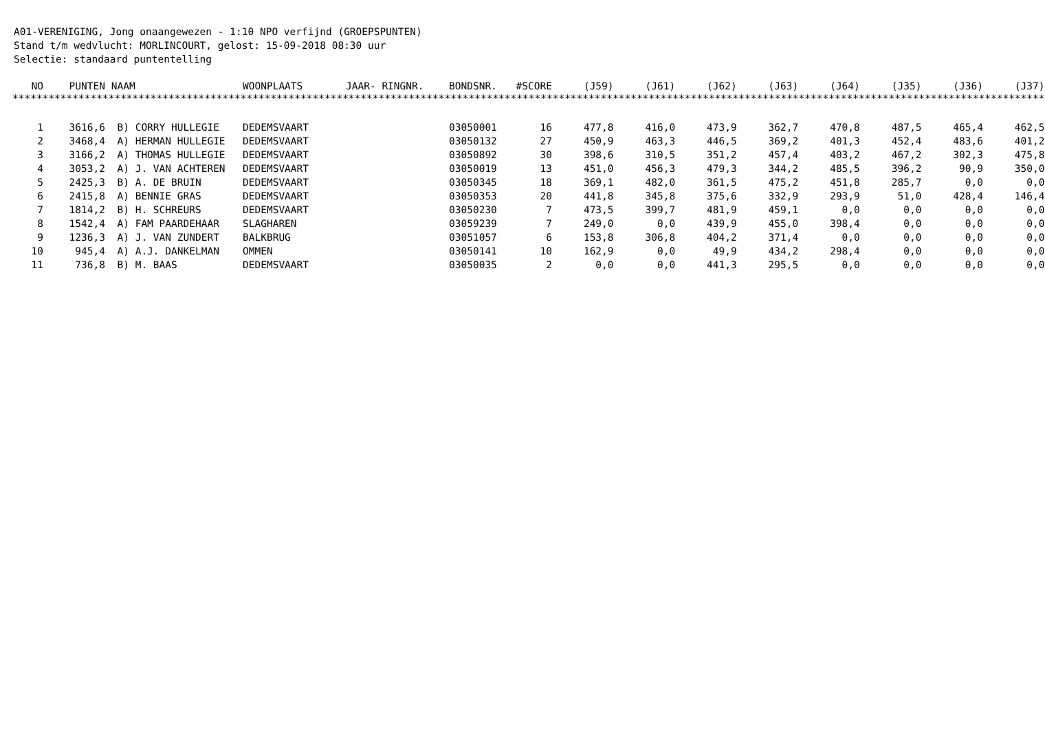A01-VERENIGING, Jong onaangewezen - 1:10 NPO verfijnd (GROEPSPUNTEN)
Stand t/m wedvlucht: MORLINCOURT, gelost: 15-09-2018 08:30 uur
Selectie: standaard puntentelling
| NO | PUNTEN | NAAM | WOONPLAATS | JAAR- RINGNR. | BONDSNR. | #SCORE | (J59) | (J61) | (J62) | (J63) | (J64) | (J35) | (J36) | (J37) |
| --- | --- | --- | --- | --- | --- | --- | --- | --- | --- | --- | --- | --- | --- | --- |
| **************************************************************************************************************************************************************************** | | | | | | | | | | | | | | |
| 1 | 3616,6 | B) CORRY HULLEGIE | DEDEMSVAART | | 03050001 | 16 | 477,8 | 416,0 | 473,9 | 362,7 | 470,8 | 487,5 | 465,4 | 462,5 |
| 2 | 3468,4 | A) HERMAN HULLEGIE | DEDEMSVAART | | 03050132 | 27 | 450,9 | 463,3 | 446,5 | 369,2 | 401,3 | 452,4 | 483,6 | 401,2 |
| 3 | 3166,2 | A) THOMAS HULLEGIE | DEDEMSVAART | | 03050892 | 30 | 398,6 | 310,5 | 351,2 | 457,4 | 403,2 | 467,2 | 302,3 | 475,8 |
| 4 | 3053,2 | A) J. VAN ACHTEREN | DEDEMSVAART | | 03050019 | 13 | 451,0 | 456,3 | 479,3 | 344,2 | 485,5 | 396,2 | 90,9 | 350,0 |
| 5 | 2425,3 | B) A. DE BRUIN | DEDEMSVAART | | 03050345 | 18 | 369,1 | 482,0 | 361,5 | 475,2 | 451,8 | 285,7 | 0,0 | 0,0 |
| 6 | 2415,8 | A) BENNIE GRAS | DEDEMSVAART | | 03050353 | 20 | 441,8 | 345,8 | 375,6 | 332,9 | 293,9 | 51,0 | 428,4 | 146,4 |
| 7 | 1814,2 | B) H. SCHREURS | DEDEMSVAART | | 03050230 | 7 | 473,5 | 399,7 | 481,9 | 459,1 | 0,0 | 0,0 | 0,0 | 0,0 |
| 8 | 1542,4 | A) FAM PAARDEHAAR | SLAGHAREN | | 03059239 | 7 | 249,0 | 0,0 | 439,9 | 455,0 | 398,4 | 0,0 | 0,0 | 0,0 |
| 9 | 1236,3 | A) J. VAN ZUNDERT | BALKBRUG | | 03051057 | 6 | 153,8 | 306,8 | 404,2 | 371,4 | 0,0 | 0,0 | 0,0 | 0,0 |
| 10 | 945,4 | A) A.J. DANKELMAN | OMMEN | | 03050141 | 10 | 162,9 | 0,0 | 49,9 | 434,2 | 298,4 | 0,0 | 0,0 | 0,0 |
| 11 | 736,8 | B) M. BAAS | DEDEMSVAART | | 03050035 | 2 | 0,0 | 0,0 | 441,3 | 295,5 | 0,0 | 0,0 | 0,0 | 0,0 |